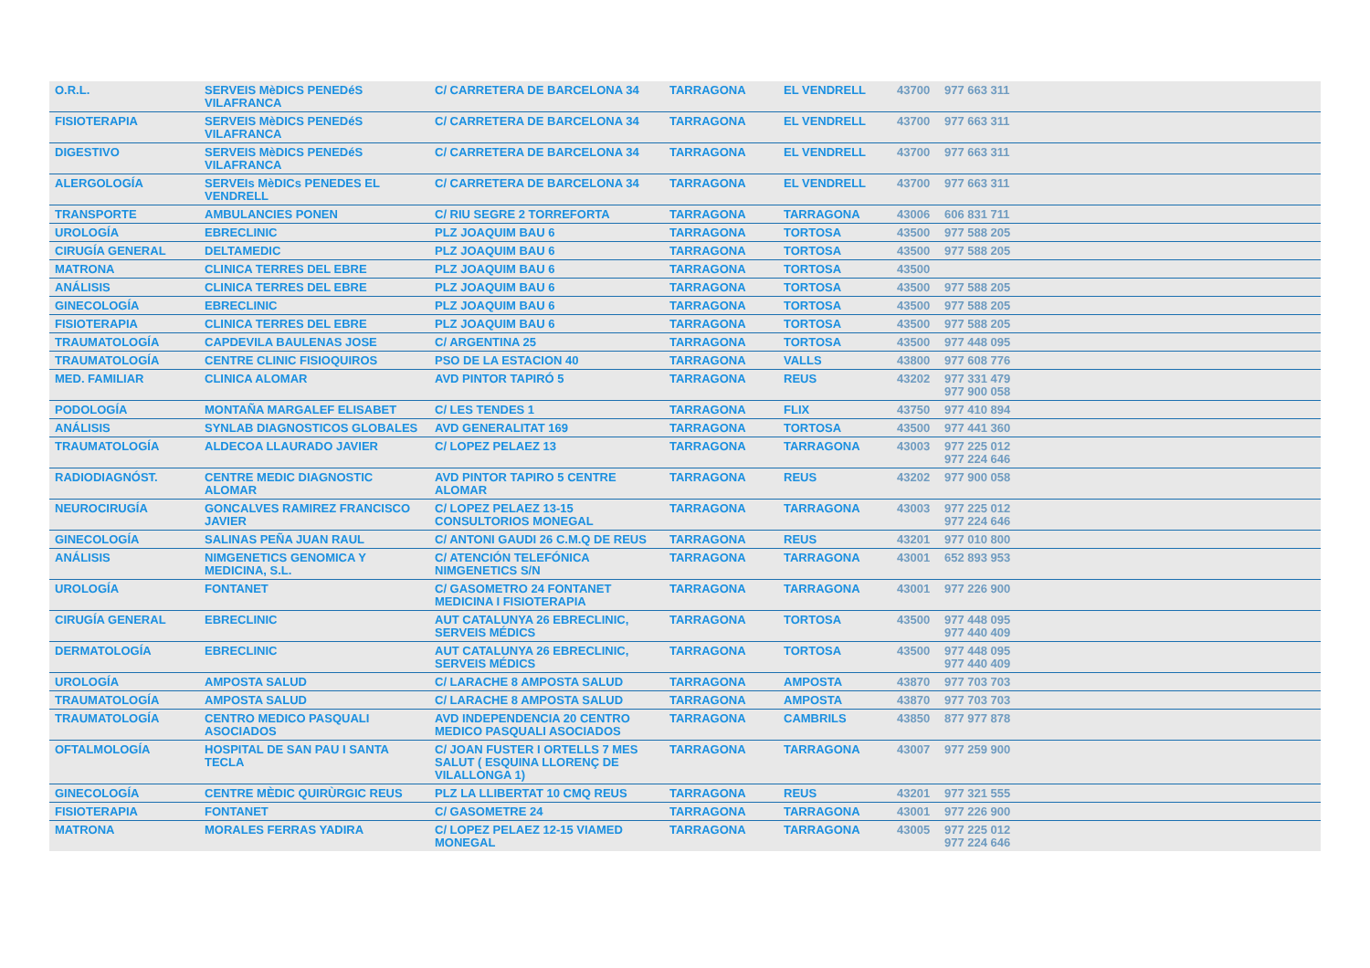| O.R.L. | SERVEIS MèDICS PENEDéS VILAFRANCA | C/ CARRETERA DE BARCELONA 34 | TARRAGONA | EL VENDRELL | 43700 | 977 663 311 |
| FISIOTERAPIA | SERVEIS MèDICS PENEDéS VILAFRANCA | C/ CARRETERA DE BARCELONA 34 | TARRAGONA | EL VENDRELL | 43700 | 977 663 311 |
| DIGESTIVO | SERVEIS MèDICS PENEDéS VILAFRANCA | C/ CARRETERA DE BARCELONA 34 | TARRAGONA | EL VENDRELL | 43700 | 977 663 311 |
| ALERGOLOGÍA | SERVEIs MèDICs PENEDES EL VENDRELL | C/ CARRETERA DE BARCELONA 34 | TARRAGONA | EL VENDRELL | 43700 | 977 663 311 |
| TRANSPORTE | AMBULANCIES PONEN | C/ RIU SEGRE 2 TORREFORTA | TARRAGONA | TARRAGONA | 43006 | 606 831 711 |
| UROLOGÍA | EBRECLINIC | PLZ JOAQUIM BAU 6 | TARRAGONA | TORTOSA | 43500 | 977 588 205 |
| CIRUGÍA GENERAL | DELTAMEDIC | PLZ JOAQUIM BAU 6 | TARRAGONA | TORTOSA | 43500 | 977 588 205 |
| MATRONA | CLINICA TERRES DEL EBRE | PLZ JOAQUIM BAU 6 | TARRAGONA | TORTOSA | 43500 | |
| ANÁLISIS | CLINICA TERRES DEL EBRE | PLZ JOAQUIM BAU 6 | TARRAGONA | TORTOSA | 43500 | 977 588 205 |
| GINECOLOGÍA | EBRECLINIC | PLZ JOAQUIM BAU 6 | TARRAGONA | TORTOSA | 43500 | 977 588 205 |
| FISIOTERAPIA | CLINICA TERRES DEL EBRE | PLZ JOAQUIM BAU 6 | TARRAGONA | TORTOSA | 43500 | 977 588 205 |
| TRAUMATOLOGÍA | CAPDEVILA BAULENAS JOSE | C/ ARGENTINA 25 | TARRAGONA | TORTOSA | 43500 | 977 448 095 |
| TRAUMATOLOGÍA | CENTRE CLINIC FISIOQUIROS | PSO DE LA ESTACION 40 | TARRAGONA | VALLS | 43800 | 977 608 776 |
| MED. FAMILIAR | CLINICA ALOMAR | AVD PINTOR TAPIRÓ 5 | TARRAGONA | REUS | 43202 | 977 331 479 977 900 058 |
| PODOLOGÍA | MONTAÑA MARGALEF ELISABET | C/ LES TENDES 1 | TARRAGONA | FLIX | 43750 | 977 410 894 |
| ANÁLISIS | SYNLAB DIAGNOSTICOS GLOBALES | AVD GENERALITAT 169 | TARRAGONA | TORTOSA | 43500 | 977 441 360 |
| TRAUMATOLOGÍA | ALDECOA LLAURADO JAVIER | C/ LOPEZ PELAEZ 13 | TARRAGONA | TARRAGONA | 43003 | 977 225 012 977 224 646 |
| RADIODIAGNÓST. | CENTRE MEDIC DIAGNOSTIC ALOMAR | AVD PINTOR TAPIRO 5 CENTRE ALOMAR | TARRAGONA | REUS | 43202 | 977 900 058 |
| NEUROCIRUGÍA | GONCALVES RAMIREZ FRANCISCO JAVIER | C/ LOPEZ PELAEZ 13-15 CONSULTORIOS MONEGAL | TARRAGONA | TARRAGONA | 43003 | 977 225 012 977 224 646 |
| GINECOLOGÍA | SALINAS PEÑA JUAN RAUL | C/ ANTONI GAUDI 26 C.M.Q DE REUS | TARRAGONA | REUS | 43201 | 977 010 800 |
| ANÁLISIS | NIMGENETICS GENOMICA Y MEDICINA, S.L. | C/ ATENCIÓN TELEFÓNICA NIMGENETICS S/N | TARRAGONA | TARRAGONA | 43001 | 652 893 953 |
| UROLOGÍA | FONTANET | C/ GASOMETRO 24 FONTANET MEDICINA I FISIOTERAPIA | TARRAGONA | TARRAGONA | 43001 | 977 226 900 |
| CIRUGÍA GENERAL | EBRECLINIC | AUT CATALUNYA 26 EBRECLINIC, SERVEIS MÉDICS | TARRAGONA | TORTOSA | 43500 | 977 448 095 977 440 409 |
| DERMATOLOGÍA | EBRECLINIC | AUT CATALUNYA 26 EBRECLINIC, SERVEIS MÉDICS | TARRAGONA | TORTOSA | 43500 | 977 448 095 977 440 409 |
| UROLOGÍA | AMPOSTA SALUD | C/ LARACHE 8 AMPOSTA SALUD | TARRAGONA | AMPOSTA | 43870 | 977 703 703 |
| TRAUMATOLOGÍA | AMPOSTA SALUD | C/ LARACHE 8 AMPOSTA SALUD | TARRAGONA | AMPOSTA | 43870 | 977 703 703 |
| TRAUMATOLOGÍA | CENTRO MEDICO PASQUALI ASOCIADOS | AVD INDEPENDENCIA 20 CENTRO MEDICO PASQUALI ASOCIADOS | TARRAGONA | CAMBRILS | 43850 | 877 977 878 |
| OFTALMOLOGÍA | HOSPITAL DE SAN PAU I SANTA TECLA | C/ JOAN FUSTER I ORTELLS 7 MES SALUT ( ESQUINA LLORENÇ DE VILALLONGA 1) | TARRAGONA | TARRAGONA | 43007 | 977 259 900 |
| GINECOLOGÍA | CENTRE MÈDIC QUIRÙRGIC REUS | PLZ LA LLIBERTAT 10 CMQ REUS | TARRAGONA | REUS | 43201 | 977 321 555 |
| FISIOTERAPIA | FONTANET | C/ GASOMETRE 24 | TARRAGONA | TARRAGONA | 43001 | 977 226 900 |
| MATRONA | MORALES FERRAS YADIRA | C/ LOPEZ PELAEZ 12-15 VIAMED MONEGAL | TARRAGONA | TARRAGONA | 43005 | 977 225 012 977 224 646 |